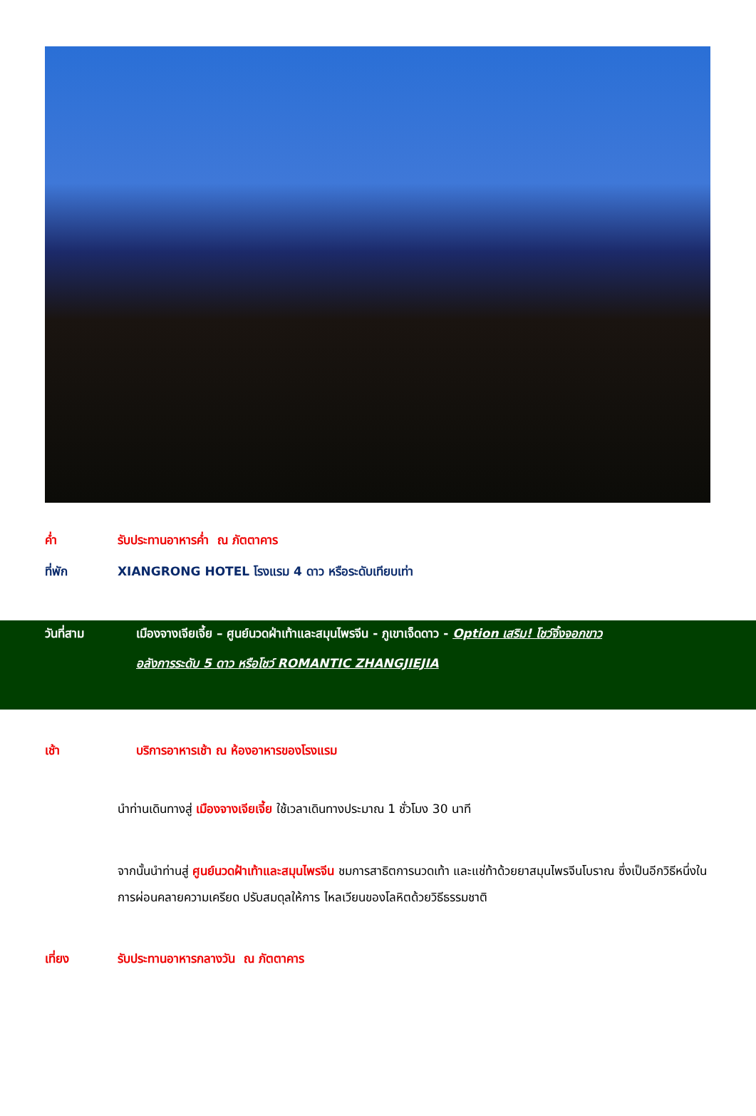ค่ำ รับประทานอาหารค่ำ ณ ภัตตาคาร
ที่พัก XIANGRONG HOTEL โรงแรม 4 ดาว หรือระดับเทียบเท่า
วันที่สาม เมืองจางเจียเจี้ย – ศูนย์นวดฝ่าเท้าและสมุนไพรจีน - ภูเขาเจ็ดดาว - Option เสริม! โชว์จิ้งจอกขาว
อลังการระดับ 5 ดาว หรือโชว์ ROMANTIC ZHANGJIEJIA
เช้า บริการอาหารเช้า ณ ห้องอาหารของโรงแรม
นำท่านเดินทางสู่ เมืองจางเจียเจี้ย ใช้เวลาเดินทางประมาณ 1 ชั่วโมง 30 นาที
จากนั้นนำท่านสู่ ศูนย์นวดฝ้าเท้าและสมุนไพรจีน ชมการสาธิตการนวดเท้า และแช่ท้าด้วยยาสมุนไพรจีนโบราณ ซึ่งเป็นอีกวิธีหนึ่งในการผ่อนคลายความเครียด ปรับสมดุลให้การ ไหลเวียนของโลหิตด้วยวิธีธรรมชาติ
เที่ยง รับประทานอาหารกลางวัน ณ ภัตตาคาร